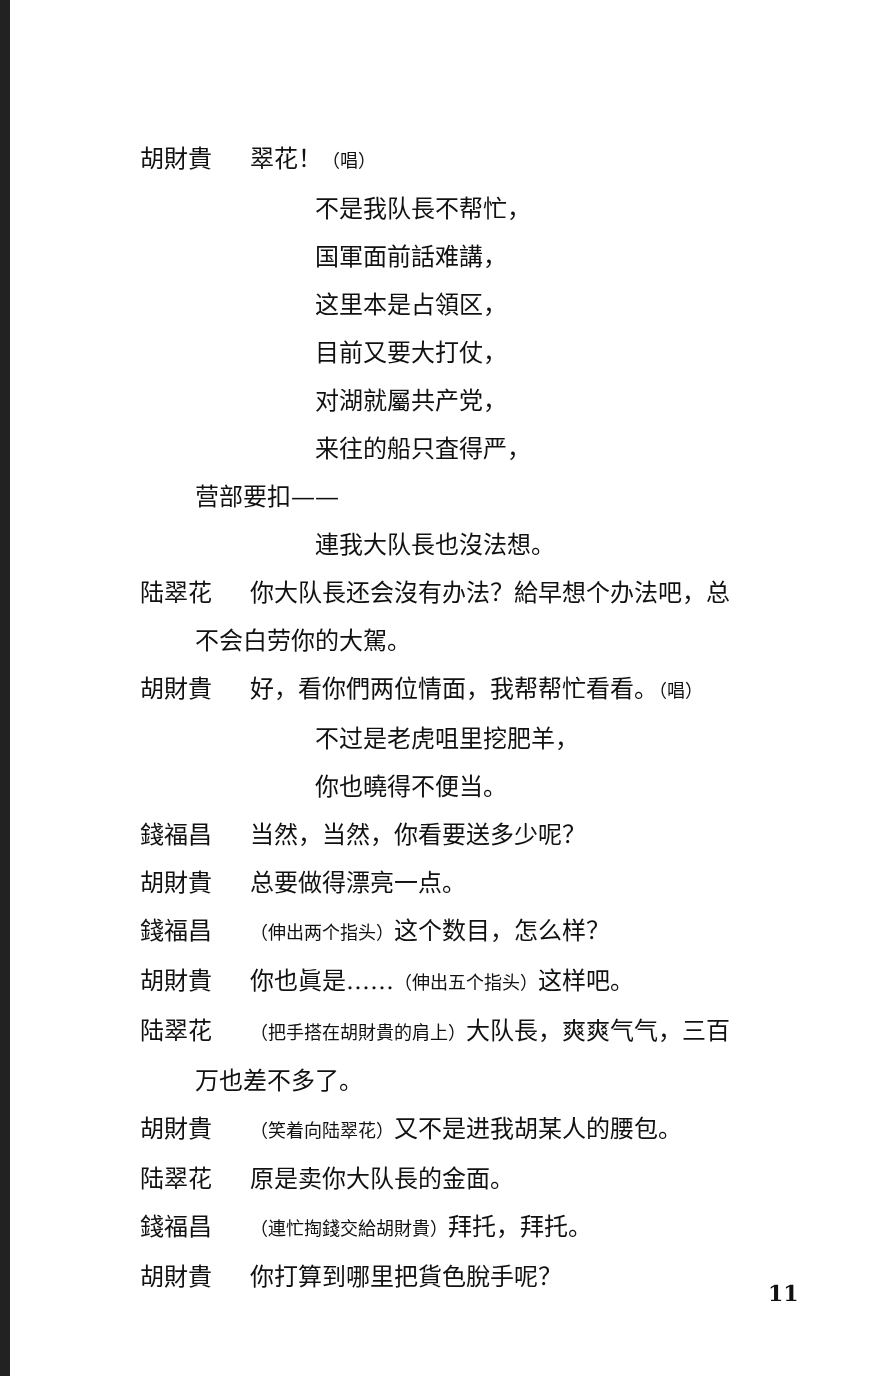胡財貴 翠花！（唱）
不是我队長不帮忙，
国軍面前話难講，
这里本是占領区，
目前又要大打仗，
对湖就屬共产党，
来往的船只査得严，
营部要扣——
連我大队長也沒法想。
陆翠花 你大队長还会沒有办法？給早想个办法吧，总
不会白劳你的大駕。
胡財貴 好，看你們两位情面，我帮帮忙看看。（唱）
不过是老虎咀里挖肥羊，
你也曉得不便当。
錢福昌 当然，当然，你看要送多少呢？
胡財貴 总要做得漂亮一点。
錢福昌 （伸出两个指头）这个数目，怎么样？
胡財貴 你也眞是……（伸出五个指头）这样吧。
陆翠花 （把手搭在胡財貴的肩上）大队長，爽爽气气，三百
万也差不多了。
胡財貴 （笑着向陆翠花）又不是进我胡某人的腰包。
陆翠花 原是卖你大队長的金面。
錢福昌 （連忙掏錢交給胡財貴）拜托，拜托。
胡財貴 你打算到哪里把貨色脫手呢？
11